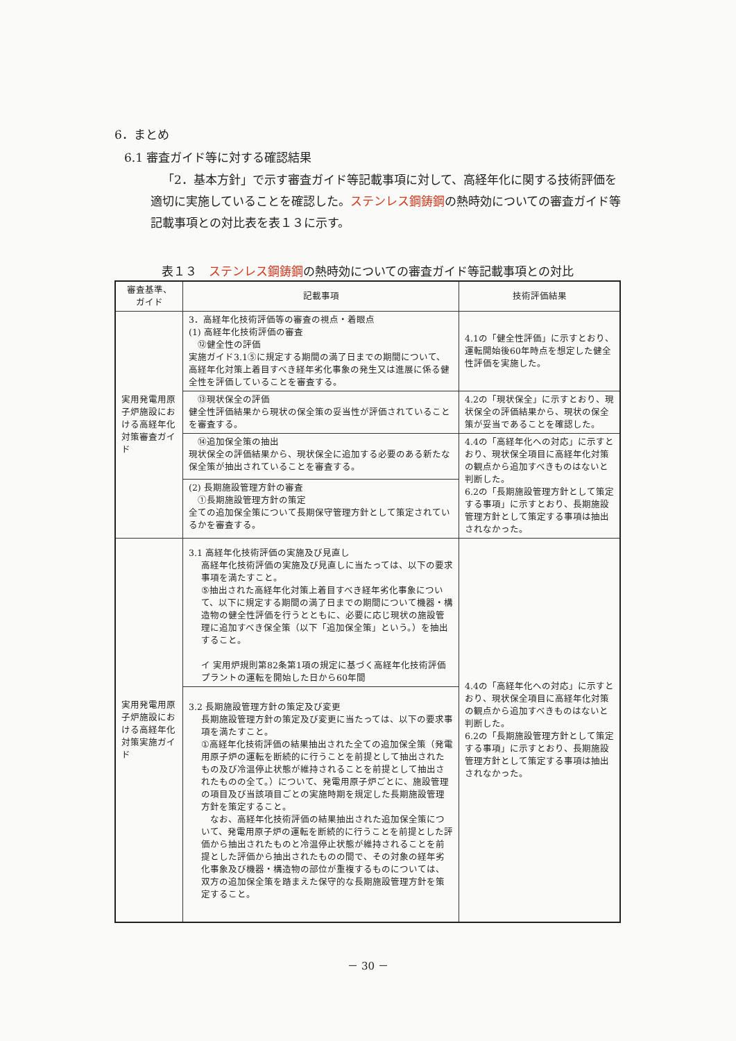6．まとめ
6.1 審査ガイド等に対する確認結果
「2．基本方針」で示す審査ガイド等記載事項に対して、高経年化に関する技術評価を適切に実施していることを確認した。ステンレス鋼鋳鋼の熱時効についての審査ガイド等記載事項との対比表を表１３に示す。
表１３　ステンレス鋼鋳鋼の熱時効についての審査ガイド等記載事項との対比
| 審査基準、 ガイド | 記載事項 | 技術評価結果 |
| --- | --- | --- |
| 実用発電用原子炉施設における高経年化対策審査ガイド | 3．高経年化技術評価等の審査の視点・着眼点 (1) 高経年化技術評価の審査 ⑫健全性の評価 実施ガイド3.1⑤に規定する期間の満了日までの期間について、高経年化対策上着目すべき経年劣化事象の発生又は進展に係る健全性を評価していることを審査する。 | 4.1の「健全性評価」に示すとおり、運転開始後60年時点を想定した健全性評価を実施した。 |
| | ⑬現状保全の評価 健全性評価結果から現状の保全策の妥当性が評価されていることを審査する。 | 4.2の「現状保全」に示すとおり、現状保全の評価結果から、現状の保全策が妥当であることを確認した。 |
| | ⑭追加保全策の抽出 現状保全の評価結果から、現状保全に追加する必要のある新たな保全策が抽出されていることを審査する。 | 4.4の「高経年化への対応」に示すとおり、現状保全項目に高経年化対策の観点から追加すべきものはないと判断した。 6.2の「長期施設管理方針として策定する事項」に示すとおり、長期施設管理方針として策定する事項は抽出されなかった。 |
| | (2) 長期施設管理方針の審査 ①長期施設管理方針の策定 全ての追加保全策について長期保守管理方針として策定されているかを審査する。 | |
| 実用発電用原子炉施設における高経年化対策実施ガイド | 3.1 高経年化技術評価の実施及び見直し 高経年化技術評価の実施及び見直しに当たっては、以下の要求事項を満たすこと。 ⑤抽出された高経年化対策上着目すべき経年劣化事象について、以下に規定する期間の満了日までの期間について機器・構造物の健全性評価を行うとともに、必要に応じ現状の施設管理に追加すべき保全策（以下「追加保全策」という。）を抽出すること。 イ 実用炉規則第82条第1項の規定に基づく高経年化技術評価 プラントの運転を開始した日から60年間 | 4.4の「高経年化への対応」に示すとおり、現状保全項目に高経年化対策の観点から追加すべきものはないと判断した。 6.2の「長期施設管理方針として策定する事項」に示すとおり、長期施設管理方針として策定する事項は抽出されなかった。 |
| | 3.2 長期施設管理方針の策定及び変更 長期施設管理方針の策定及び変更に当たっては、以下の要求事項を満たすこと。 ①高経年化技術評価の結果抽出された全ての追加保全策（発電用原子炉の運転を断続的に行うことを前提として抽出されたもの及び冷温停止状態が維持されることを前提として抽出されたものの全て。）について、発電用原子炉ごとに、施設管理の項目及び当該項目ごとの実施時期を規定した長期施設管理方針を策定すること。 なお、高経年化技術評価の結果抽出された追加保全策について、発電用原子炉の運転を断続的に行うことを前提とした評価から抽出されたものと冷温停止状態が維持されることを前提とした評価から抽出されたものの間で、その対象の経年劣化事象及び機器・構造物の部位が重複するものについては、双方の追加保全策を踏まえた保守的な長期施設管理方針を策定すること。 | |
－ 30 －